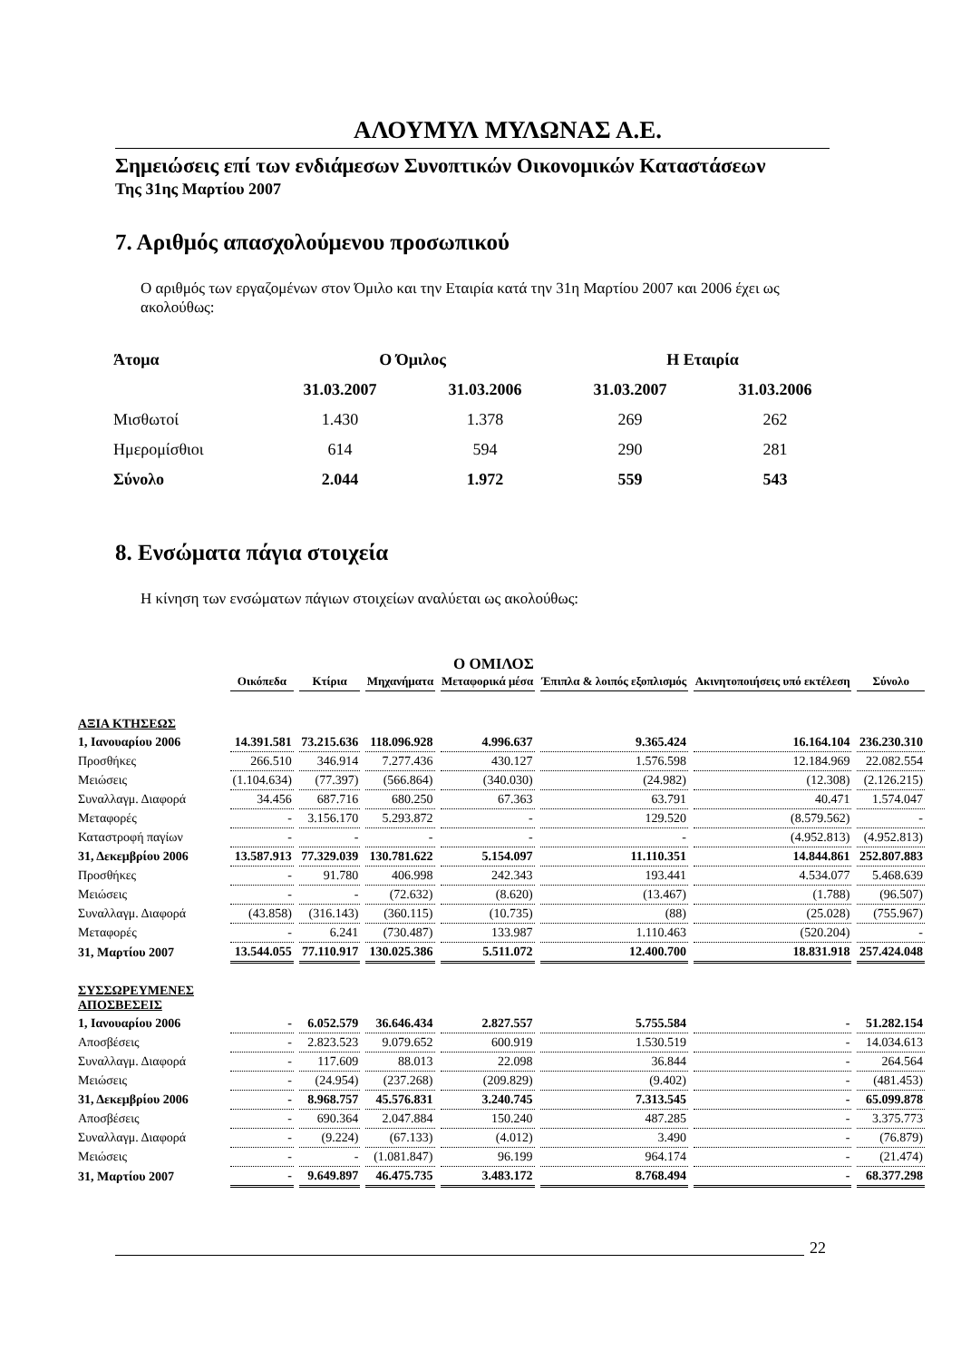ΑΛΟΥΜΥΛ ΜΥΛΩΝΑΣ Α.Ε.
Σημειώσεις επί των ενδιάμεσων Συνοπτικών Οικονομικών Καταστάσεων
Της 31ης Μαρτίου 2007
7. Αριθμός απασχολούμενου προσωπικού
Ο αριθμός των εργαζομένων στον Όμιλο και την Εταιρία κατά την 31η Μαρτίου 2007 και 2006 έχει ως ακολούθως:
| Άτομα | Ο Όμιλος | | Η Εταιρία | |
| --- | --- | --- | --- | --- |
| | 31.03.2007 | 31.03.2006 | 31.03.2007 | 31.03.2006 |
| Μισθωτοί | 1.430 | 1.378 | 269 | 262 |
| Ημερομίσθιοι | 614 | 594 | 290 | 281 |
| Σύνολο | 2.044 | 1.972 | 559 | 543 |
8. Ενσώματα πάγια στοιχεία
Η κίνηση των ενσώματων πάγιων στοιχείων αναλύεται ως ακολούθως:
Ο ΟΜΙΛΟΣ
| | Οικόπεδα | Κτίρια | Μηχανήματα | Μεταφορικά μέσα | Έπιπλα & λοιπός εξοπλισμός | Ακινητοποιήσεις υπό εκτέλεση | Σύνολο |
| ΑΞΙΑ ΚΤΗΣΕΩΣ | | | | | | | |
| 1, Ιανουαρίου 2006 | 14.391.581 | 73.215.636 | 118.096.928 | 4.996.637 | 9.365.424 | 16.164.104 | 236.230.310 |
| Προσθήκες | 266.510 | 346.914 | 7.277.436 | 430.127 | 1.576.598 | 12.184.969 | 22.082.554 |
| Μειώσεις | (1.104.634) | (77.397) | (566.864) | (340.030) | (24.982) | (12.308) | (2.126.215) |
| Συναλλαγμ. Διαφορά | 34.456 | 687.716 | 680.250 | 67.363 | 63.791 | 40.471 | 1.574.047 |
| Μεταφορές | - | 3.156.170 | 5.293.872 | - | 129.520 | (8.579.562) | - |
| Καταστροφή παγίων | - | - | - | - | - | (4.952.813) | (4.952.813) |
| 31, Δεκεμβρίου 2006 | 13.587.913 | 77.329.039 | 130.781.622 | 5.154.097 | 11.110.351 | 14.844.861 | 252.807.883 |
| Προσθήκες | - | 91.780 | 406.998 | 242.343 | 193.441 | 4.534.077 | 5.468.639 |
| Μειώσεις | - | - | (72.632) | (8.620) | (13.467) | (1.788) | (96.507) |
| Συναλλαγμ. Διαφορά | (43.858) | (316.143) | (360.115) | (10.735) | (88) | (25.028) | (755.967) |
| Μεταφορές | - | 6.241 | (730.487) | 133.987 | 1.110.463 | (520.204) | - |
| 31, Μαρτίου 2007 | 13.544.055 | 77.110.917 | 130.025.386 | 5.511.072 | 12.400.700 | 18.831.918 | 257.424.048 |
| ΣΥΣΣΩΡΕΥΜΕΝΕΣ ΑΠΟΣΒΕΣΕΙΣ | | | | | | | |
| 1, Ιανουαρίου 2006 | - | 6.052.579 | 36.646.434 | 2.827.557 | 5.755.584 | - | 51.282.154 |
| Αποσβέσεις | - | 2.823.523 | 9.079.652 | 600.919 | 1.530.519 | - | 14.034.613 |
| Συναλλαγμ. Διαφορά | - | 117.609 | 88.013 | 22.098 | 36.844 | - | 264.564 |
| Μειώσεις | - | (24.954) | (237.268) | (209.829) | (9.402) | - | (481.453) |
| 31, Δεκεμβρίου 2006 | - | 8.968.757 | 45.576.831 | 3.240.745 | 7.313.545 | - | 65.099.878 |
| Αποσβέσεις | - | 690.364 | 2.047.884 | 150.240 | 487.285 | - | 3.375.773 |
| Συναλλαγμ. Διαφορά | - | (9.224) | (67.133) | (4.012) | 3.490 | - | (76.879) |
| Μειώσεις | - | - | (1.081.847) | 96.199 | 964.174 | - | (21.474) |
| 31, Μαρτίου 2007 | - | 9.649.897 | 46.475.735 | 3.483.172 | 8.768.494 | - | 68.377.298 |
22